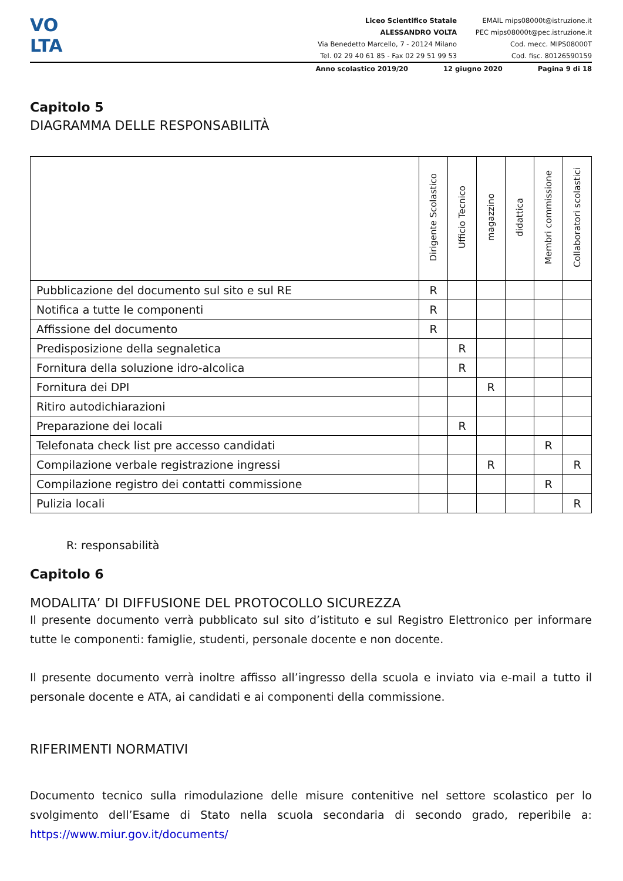VO
LTA
Liceo Scientifico Statale
ALESSANDRO VOLTA
Via Benedetto Marcello, 7 - 20124 Milano
Tel. 02 29 40 61 85 - Fax 02 29 51 99 53
EMAIL mips08000t@istruzione.it
PEC mips08000t@pec.istruzione.it
Cod. mecc. MIPS08000T
Cod. fisc. 80126590159
Anno scolastico 2019/20 12 giugno 2020 Pagina 9 di 18
Capitolo 5
DIAGRAMMA DELLE RESPONSABILITÀ
| | Dirigente Scolastico | Ufficio Tecnico | magazzino | didattica | Membri commissione | Collaboratori scolastici |
| --- | --- | --- | --- | --- | --- | --- |
| Pubblicazione del documento sul sito e sul RE | R | | | | | |
| Notifica a tutte le componenti | R | | | | | |
| Affissione del documento | R | | | | | |
| Predisposizione della segnaletica | | R | | | | |
| Fornitura della soluzione idro-alcolica | | R | | | | |
| Fornitura dei DPI | | | R | | | |
| Ritiro autodichiarazioni | | | | | | |
| Preparazione dei locali | | R | | | | |
| Telefonata check list pre accesso candidati | | | | | R | |
| Compilazione verbale registrazione ingressi | | | R | | | R |
| Compilazione registro dei contatti commissione | | | | | R | |
| Pulizia locali | | | | | | R |
R: responsabilità
Capitolo 6
MODALITA’ DI DIFFUSIONE DEL PROTOCOLLO SICUREZZA
Il presente documento verrà pubblicato sul sito d’istituto e sul Registro Elettronico per informare tutte le componenti: famiglie, studenti, personale docente e non docente.
Il presente documento verrà inoltre affisso all’ingresso della scuola e inviato via e-mail a tutto il personale docente e ATA, ai candidati e ai componenti della commissione.
RIFERIMENTI NORMATIVI
Documento tecnico sulla rimodulazione delle misure contenitive nel settore scolastico per lo svolgimento dell’Esame di Stato nella scuola secondaria di secondo grado, reperibile a: https://www.miur.gov.it/documents/